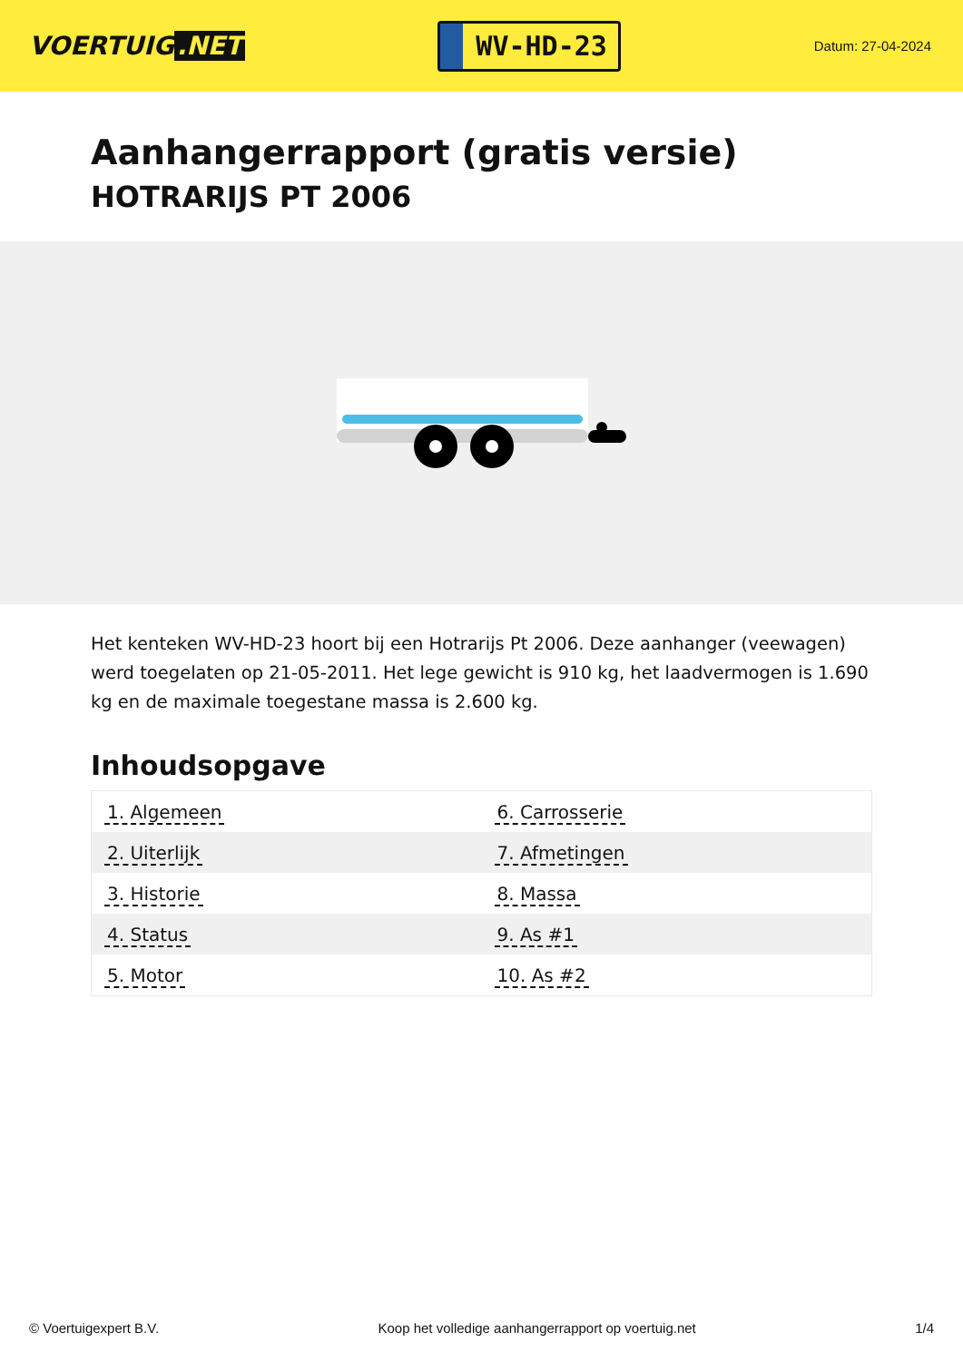VOERTUIG.NET
WV-HD-23
Datum: 27-04-2024
Aanhangerrapport (gratis versie)
HOTRARIJS PT 2006
Het kenteken WV-HD-23 hoort bij een Hotrarijs Pt 2006. Deze aanhanger (veewagen) werd toegelaten op 21-05-2011. Het lege gewicht is 910 kg, het laadvermogen is 1.690 kg en de maximale toegestane massa is 2.600 kg.
Inhoudsopgave
| 1. Algemeen | 6. Carrosserie |
| 2. Uiterlijk | 7. Afmetingen |
| 3. Historie | 8. Massa |
| 4. Status | 9. As #1 |
| 5. Motor | 10. As #2 |
© Voertuigexpert B.V. Koop het volledige aanhangerrapport op voertuig.net
1/4